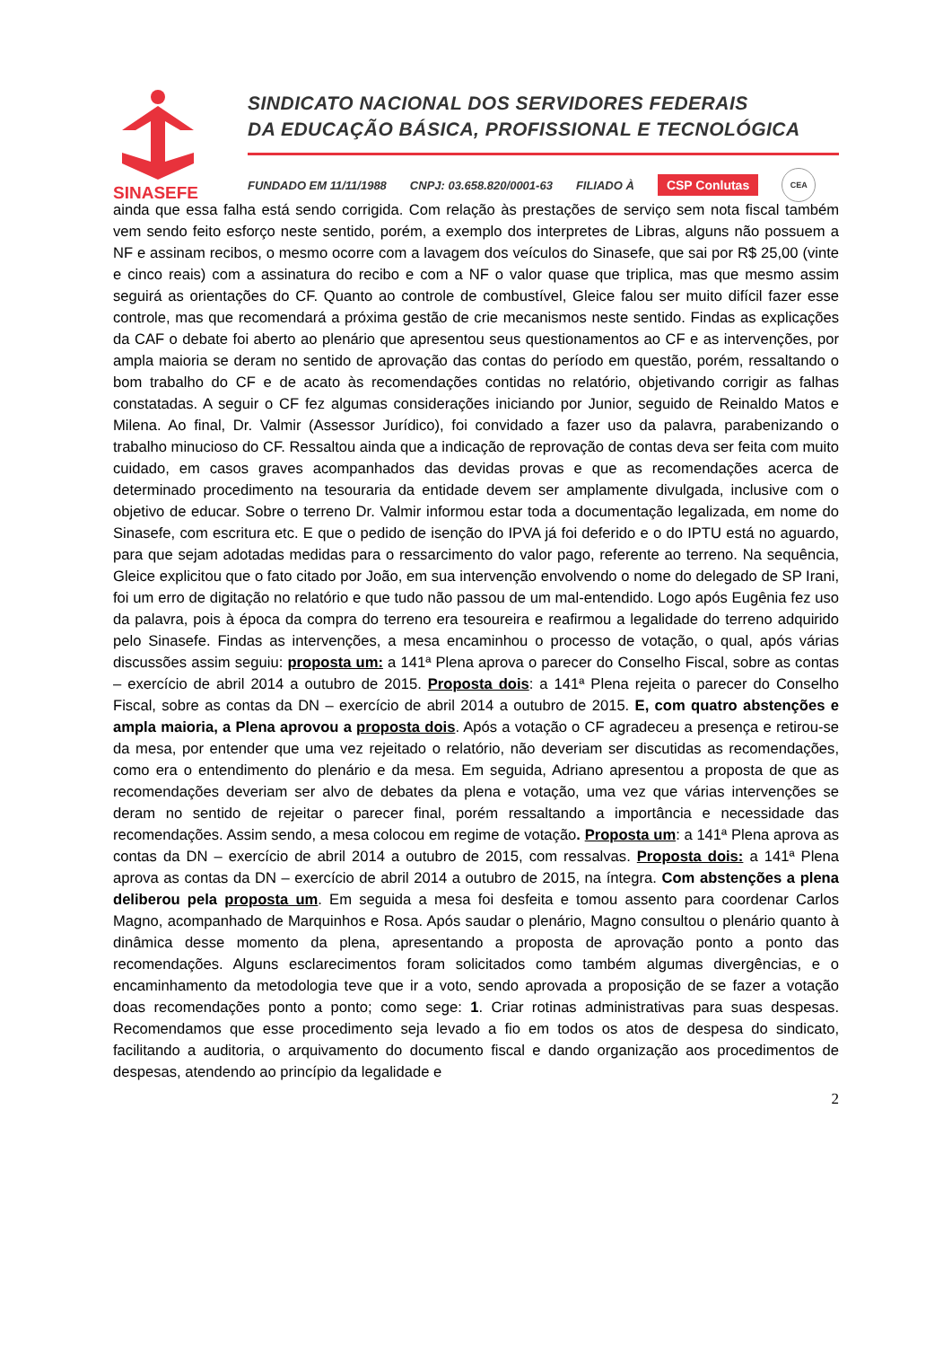SINASEFE
SINDICATO NACIONAL DOS SERVIDORES FEDERAIS
DA EDUCAÇÃO BÁSICA, PROFISSIONAL E TECNOLÓGICA
FUNDADO EM 11/11/1988 CNPJ: 03.658.820/0001-63 FILIADO À CSP Conlutas CEA
ainda que essa falha está sendo corrigida. Com relação às prestações de serviço sem nota fiscal também vem sendo feito esforço neste sentido, porém, a exemplo dos interpretes de Libras, alguns não possuem a NF e assinam recibos, o mesmo ocorre com a lavagem dos veículos do Sinasefe, que sai por R$ 25,00 (vinte e cinco reais) com a assinatura do recibo e com a NF o valor quase que triplica, mas que mesmo assim seguirá as orientações do CF. Quanto ao controle de combustível, Gleice falou ser muito difícil fazer esse controle, mas que recomendará a próxima gestão de crie mecanismos neste sentido. Findas as explicações da CAF o debate foi aberto ao plenário que apresentou seus questionamentos ao CF e as intervenções, por ampla maioria se deram no sentido de aprovação das contas do período em questão, porém, ressaltando o bom trabalho do CF e de acato às recomendações contidas no relatório, objetivando corrigir as falhas constatadas. A seguir o CF fez algumas considerações iniciando por Junior, seguido de Reinaldo Matos e Milena. Ao final, Dr. Valmir (Assessor Jurídico), foi convidado a fazer uso da palavra, parabenizando o trabalho minucioso do CF. Ressaltou ainda que a indicação de reprovação de contas deva ser feita com muito cuidado, em casos graves acompanhados das devidas provas e que as recomendações acerca de determinado procedimento na tesouraria da entidade devem ser amplamente divulgada, inclusive com o objetivo de educar. Sobre o terreno Dr. Valmir informou estar toda a documentação legalizada, em nome do Sinasefe, com escritura etc. E que o pedido de isenção do IPVA já foi deferido e o do IPTU está no aguardo, para que sejam adotadas medidas para o ressarcimento do valor pago, referente ao terreno. Na sequência, Gleice explicitou que o fato citado por João, em sua intervenção envolvendo o nome do delegado de SP Irani, foi um erro de digitação no relatório e que tudo não passou de um mal-entendido. Logo após Eugênia fez uso da palavra, pois à época da compra do terreno era tesoureira e reafirmou a legalidade do terreno adquirido pelo Sinasefe. Findas as intervenções, a mesa encaminhou o processo de votação, o qual, após várias discussões assim seguiu: proposta um: a 141ª Plena aprova o parecer do Conselho Fiscal, sobre as contas – exercício de abril 2014 a outubro de 2015. Proposta dois: a 141ª Plena rejeita o parecer do Conselho Fiscal, sobre as contas da DN – exercício de abril 2014 a outubro de 2015. E, com quatro abstenções e ampla maioria, a Plena aprovou a proposta dois. Após a votação o CF agradeceu a presença e retirou-se da mesa, por entender que uma vez rejeitado o relatório, não deveriam ser discutidas as recomendações, como era o entendimento do plenário e da mesa. Em seguida, Adriano apresentou a proposta de que as recomendações deveriam ser alvo de debates da plena e votação, uma vez que várias intervenções se deram no sentido de rejeitar o parecer final, porém ressaltando a importância e necessidade das recomendações. Assim sendo, a mesa colocou em regime de votação. Proposta um: a 141ª Plena aprova as contas da DN – exercício de abril 2014 a outubro de 2015, com ressalvas. Proposta dois: a 141ª Plena aprova as contas da DN – exercício de abril 2014 a outubro de 2015, na íntegra. Com abstenções a plena deliberou pela proposta um. Em seguida a mesa foi desfeita e tomou assento para coordenar Carlos Magno, acompanhado de Marquinhos e Rosa. Após saudar o plenário, Magno consultou o plenário quanto à dinâmica desse momento da plena, apresentando a proposta de aprovação ponto a ponto das recomendações. Alguns esclarecimentos foram solicitados como também algumas divergências, e o encaminhamento da metodologia teve que ir a voto, sendo aprovada a proposição de se fazer a votação doas recomendações ponto a ponto; como sege: 1. Criar rotinas administrativas para suas despesas. Recomendamos que esse procedimento seja levado a fio em todos os atos de despesa do sindicato, facilitando a auditoria, o arquivamento do documento fiscal e dando organização aos procedimentos de despesas, atendendo ao princípio da legalidade e
2